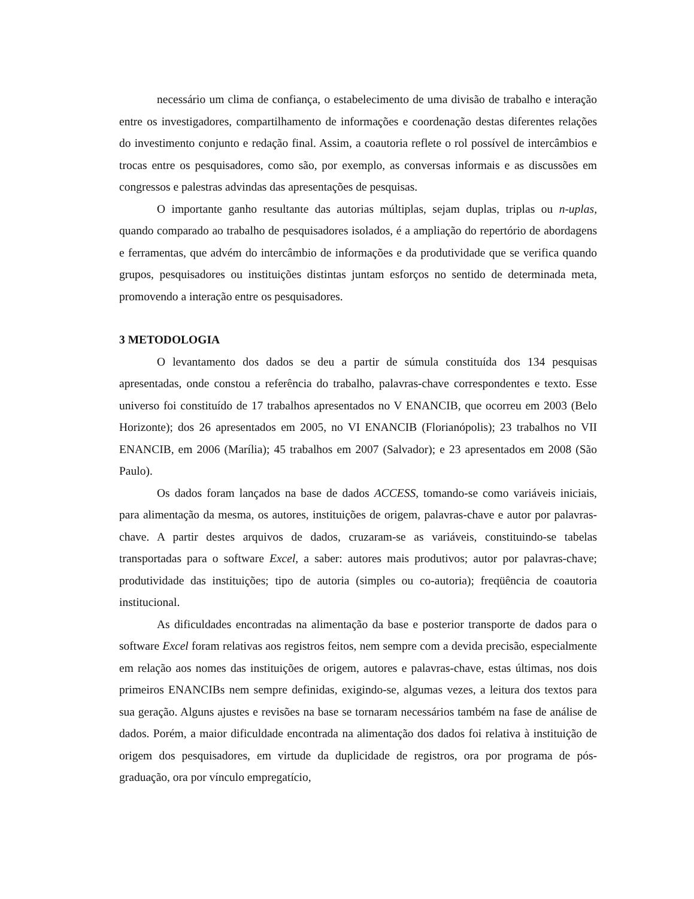necessário um clima de confiança, o estabelecimento de uma divisão de trabalho e interação entre os investigadores, compartilhamento de informações e coordenação destas diferentes relações do investimento conjunto e redação final. Assim, a coautoria reflete o rol possível de intercâmbios e trocas entre os pesquisadores, como são, por exemplo, as conversas informais e as discussões em congressos e palestras advindas das apresentações de pesquisas.
O importante ganho resultante das autorias múltiplas, sejam duplas, triplas ou n-uplas, quando comparado ao trabalho de pesquisadores isolados, é a ampliação do repertório de abordagens e ferramentas, que advém do intercâmbio de informações e da produtividade que se verifica quando grupos, pesquisadores ou instituições distintas juntam esforços no sentido de determinada meta, promovendo a interação entre os pesquisadores.
3 METODOLOGIA
O levantamento dos dados se deu a partir de súmula constituída dos 134 pesquisas apresentadas, onde constou a referência do trabalho, palavras-chave correspondentes e texto. Esse universo foi constituído de 17 trabalhos apresentados no V ENANCIB, que ocorreu em 2003 (Belo Horizonte); dos 26 apresentados em 2005, no VI ENANCIB (Florianópolis); 23 trabalhos no VII ENANCIB, em 2006 (Marília); 45 trabalhos em 2007 (Salvador); e 23 apresentados em 2008 (São Paulo).
Os dados foram lançados na base de dados ACCESS, tomando-se como variáveis iniciais, para alimentação da mesma, os autores, instituições de origem, palavras-chave e autor por palavras-chave. A partir destes arquivos de dados, cruzaram-se as variáveis, constituindo-se tabelas transportadas para o software Excel, a saber: autores mais produtivos; autor por palavras-chave; produtividade das instituições; tipo de autoria (simples ou co-autoria); freqüência de coautoria institucional.
As dificuldades encontradas na alimentação da base e posterior transporte de dados para o software Excel foram relativas aos registros feitos, nem sempre com a devida precisão, especialmente em relação aos nomes das instituições de origem, autores e palavras-chave, estas últimas, nos dois primeiros ENANCIBs nem sempre definidas, exigindo-se, algumas vezes, a leitura dos textos para sua geração. Alguns ajustes e revisões na base se tornaram necessários também na fase de análise de dados. Porém, a maior dificuldade encontrada na alimentação dos dados foi relativa à instituição de origem dos pesquisadores, em virtude da duplicidade de registros, ora por programa de pós-graduação, ora por vínculo empregatício,